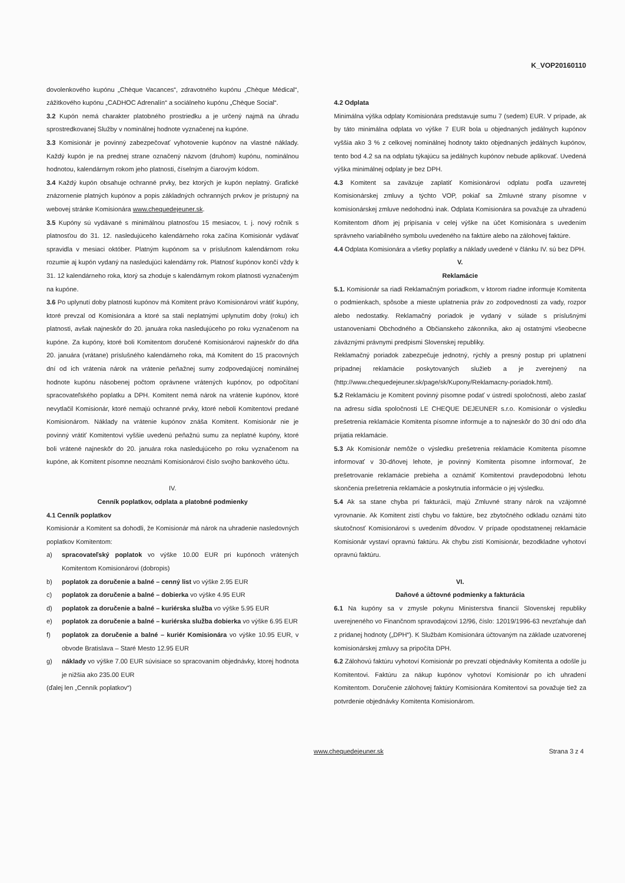K_VOP20160110
dovolenkového kupónu „Chèque Vacances“, zdravotného kupónu „Chèque Médical“, zážitkového kupónu „CADHOC Adrenalín“ a sociálneho kupónu „Chèque Social“.
3.2 Kupón nemá charakter platobného prostriedku a je určený najmä na úhradu sprostredkovanej Služby v nominálnej hodnote vyznačenej na kupóne.
3.3 Komisionár je povinný zabezpečovať vyhotovenie kupónov na vlastné náklady. Každý kupón je na prednej strane označený názvom (druhom) kupónu, nominálnou hodnotou, kalendárnym rokom jeho platnosti, číselným a čiarovým kódom.
3.4 Každý kupón obsahuje ochranné prvky, bez ktorých je kupón neplatný. Grafické znázornenie platných kupónov a popis základných ochranných prvkov je prístupný na webovej stránke Komisionára www.chequedejeuner.sk.
3.5 Kupóny sú vydávané s minimálnou platnosťou 15 mesiacov, t. j. nový ročník s platnosťou do 31. 12. nasledujúceho kalendárneho roka začína Komisionár vydávať spravidla v mesiaci október. Platným kupónom sa v príslušnom kalendárnom roku rozumie aj kupón vydaný na nasledujúci kalendárny rok. Platnosť kupónov končí vždy k 31. 12 kalendárneho roka, ktorý sa zhoduje s kalendárnym rokom platnosti vyznačeným na kupóne.
3.6 Po uplynutí doby platnosti kupónov má Komitent právo Komisionárovi vrátiť kupóny, ktoré prevzal od Komisionára a ktoré sa stali neplatnými uplynutím doby (roku) ich platnosti, avšak najneskôr do 20. januára roka nasledujúceho po roku vyznačenom na kupóne. Za kupóny, ktoré boli Komitentom doručené Komisionárovi najneskôr do dňa 20. januára (vrátane) príslušného kalendárneho roka, má Komitent do 15 pracovných dní od ich vrátenia nárok na vrátenie peňažnej sumy zodpovedajúcej nominálnej hodnote kupónu násobenej počtom oprávnene vrátených kupónov, po odpočítaní spracovateľského poplatku a DPH. Komitent nemá nárok na vrátenie kupónov, ktoré nevytlačil Komisionár, ktoré nemajú ochranné prvky, ktoré neboli Komitentovi predané Komisionárom. Náklady na vrátenie kupónov znáša Komitent. Komisionár nie je povinný vrátiť Komitentovi vyššie uvedenú peňažnú sumu za neplatné kupóny, ktoré boli vrátené najneskôr do 20. januára roka nasledujúceho po roku vyznačenom na kupóne, ak Komitent písomne neoznámi Komisionárovi číslo svojho bankového účtu.
IV.
Cenník poplatkov, odplata a platobné podmienky
4.1 Cenník poplatkov
Komisionár a Komitent sa dohodli, že Komisionár má nárok na uhradenie nasledovných poplatkov Komitentom:
a) spracovateľský poplatok vo výške 10.00 EUR pri kupónoch vrátených Komitentom Komisionárovi (dobropis)
b) poplatok za doručenie a balné – cenný list vo výške 2.95 EUR
c) poplatok za doručenie a balné – dobierka vo výške 4.95 EUR
d) poplatok za doručenie a balné – kuriérska služba vo výške 5.95 EUR
e) poplatok za doručenie a balné – kuriérska služba dobierka vo výške 6.95 EUR
f) poplatok za doručenie a balné – kuriér Komisionára vo výške 10.95 EUR, v obvode Bratislava – Staré Mesto 12.95 EUR
g) náklady vo výške 7.00 EUR súvisiace so spracovaním objednávky, ktorej hodnota je nižšia ako 235.00 EUR
(ďalej len „Cenník poplatkov“)
4.2 Odplata
Minimálna výška odplaty Komisionára predstavuje sumu 7 (sedem) EUR. V prípade, ak by táto minimálna odplata vo výške 7 EUR bola u objednaných jedálnych kupónov vyššia ako 3 % z celkovej nominálnej hodnoty takto objednaných jedálnych kupónov, tento bod 4.2 sa na odplatu týkajúcu sa jedálnych kupónov nebude aplikovať. Uvedená výška minimálnej odplaty je bez DPH.
4.3 Komitent sa zaväzuje zaplatiť Komisionárovi odplatu podľa uzavretej Komisionárskej zmluvy a týchto VOP, pokiaľ sa Zmluvné strany písomne v komisionárskej zmluve nedohodnú inak. Odplata Komisionára sa považuje za uhradenú Komitentom dňom jej pripísania v celej výške na účet Komisionára s uvedením správneho variabilného symbolu uvedeného na faktúre alebo na zálohovej faktúre.
4.4 Odplata Komisionára a všetky poplatky a náklady uvedené v článku IV. sú bez DPH.
V.
Reklamácie
5.1. Komisionár sa riadi Reklamačným poriadkom, v ktorom riadne informuje Komitenta o podmienkach, spôsobe a mieste uplatnenia práv zo zodpovednosti za vady, rozpor alebo nedostatky. Reklamačný poriadok je vydaný v súlade s príslušnými ustanoveniami Obchodného a Občianskeho zákonníka, ako aj ostatnými všeobecne záväznými právnymi predpismi Slovenskej republiky.
Reklamačný poriadok zabezpečuje jednotný, rýchly a presný postup pri uplatnení prípadnej reklamácie poskytovaných služieb a je zverejnený na (http://www.chequedejeuner.sk/page/sk/Kupony/Reklamacny-poriadok.html).
5.2 Reklamáciu je Komitent povinný písomne podať v ústredí spoločnosti, alebo zaslať na adresu sídla spoločnosti LE CHEQUE DEJEUNER s.r.o. Komisionár o výsledku prešetrenia reklamácie Komitenta písomne informuje a to najneskôr do 30 dní odo dňa prijatia reklamácie.
5.3 Ak Komisionár nemôže o výsledku prešetrenia reklamácie Komitenta písomne informovať v 30-dňovej lehote, je povinný Komitenta písomne informovať, že prešetrovanie reklamácie prebieha a oznámiť Komitentovi pravdepodobnú lehotu skončenia prešetrenia reklamácie a poskytnutia informácie o jej výsledku.
5.4 Ak sa stane chyba pri fakturácii, majú Zmluvné strany nárok na vzájomné vyrovnanie. Ak Komitent zistí chybu vo faktúre, bez zbytočného odkladu oznámi túto skutočnosť Komisionárovi s uvedením dôvodov. V prípade opodstatnenej reklamácie Komisionár vystaví opravnú faktúru. Ak chybu zistí Komisionár, bezodkladne vyhotoví opravnú faktúru.
VI.
Daňové a účtovné podmienky a fakturácia
6.1 Na kupóny sa v zmysle pokynu Ministerstva financií Slovenskej republiky uverejneného vo Finančnom spravodajcovi 12/96, číslo: 12019/1996-63 nevzťahuje daň z pridanej hodnoty („DPH“). K Službám Komisionára účtovaným na základe uzatvorenej komisionárskej zmluvy sa pripočíta DPH.
6.2 Zálohovú faktúru vyhotoví Komisionár po prevzatí objednávky Komitenta a odošle ju Komitentovi. Faktúru za nákup kupónov vyhotoví Komisionár po ich uhradení Komitentom. Doručenie zálohovej faktúry Komisionára Komitentovi sa považuje tiež za potvrdenie objednávky Komitenta Komisionárom.
www.chequedejeuner.sk Strana 3 z 4